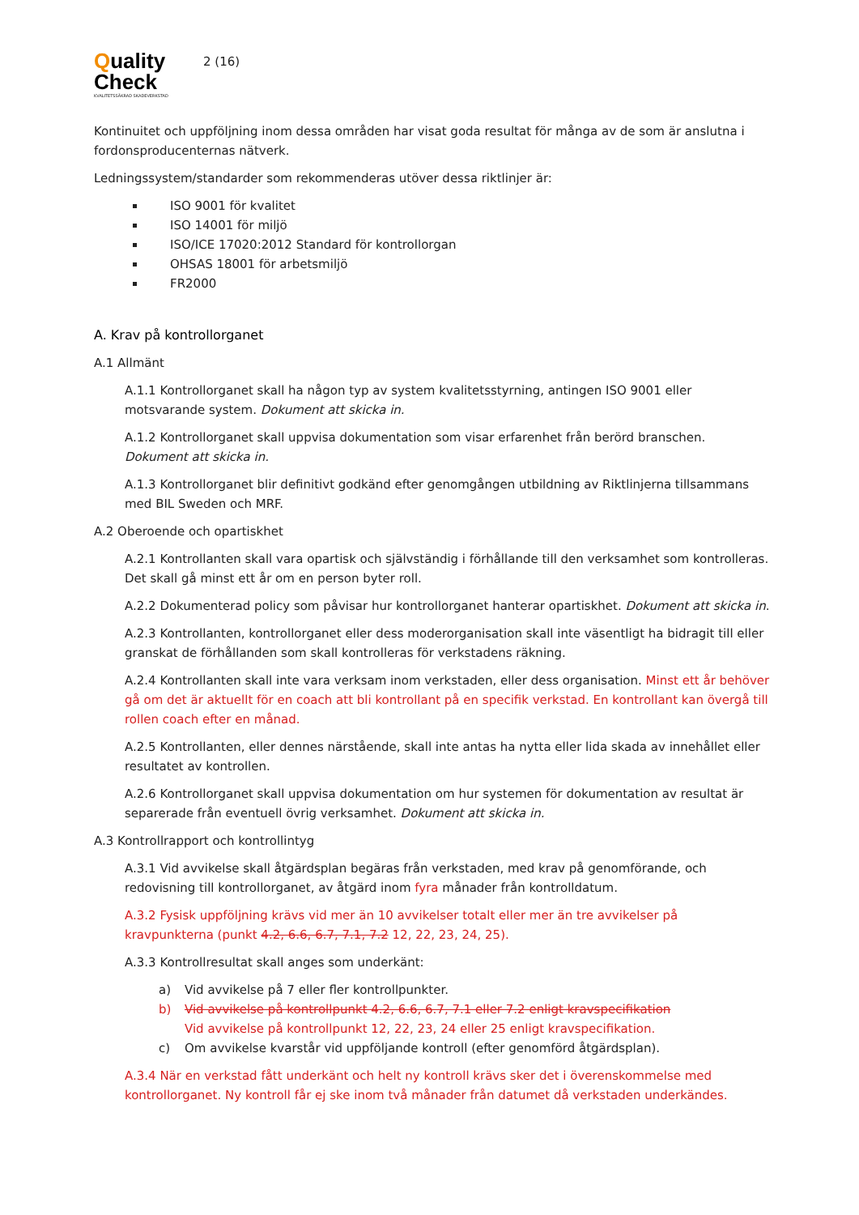Quality
Check
KVALITETSSÄKRAD SKADEVERKSTAD
2 (16)
Kontinuitet och uppföljning inom dessa områden har visat goda resultat för många av de som är anslutna i fordonsproducenternas nätverk.
Ledningssystem/standarder som rekommenderas utöver dessa riktlinjer är:
ISO 9001 för kvalitet
ISO 14001 för miljö
ISO/ICE 17020:2012 Standard för kontrollorgan
OHSAS 18001 för arbetsmiljö
FR2000
A. Krav på kontrollorganet
A.1 Allmänt
A.1.1 Kontrollorganet skall ha någon typ av system kvalitetsstyrning, antingen ISO 9001 eller motsvarande system. Dokument att skicka in.
A.1.2 Kontrollorganet skall uppvisa dokumentation som visar erfarenhet från berörd branschen. Dokument att skicka in.
A.1.3 Kontrollorganet blir definitivt godkänd efter genomgången utbildning av Riktlinjerna tillsammans med BIL Sweden och MRF.
A.2 Oberoende och opartiskhet
A.2.1 Kontrollanten skall vara opartisk och självständig i förhållande till den verksamhet som kontrolleras. Det skall gå minst ett år om en person byter roll.
A.2.2 Dokumenterad policy som påvisar hur kontrollorganet hanterar opartiskhet. Dokument att skicka in.
A.2.3 Kontrollanten, kontrollorganet eller dess moderorganisation skall inte väsentligt ha bidragit till eller granskat de förhållanden som skall kontrolleras för verkstadens räkning.
A.2.4 Kontrollanten skall inte vara verksam inom verkstaden, eller dess organisation. Minst ett år behöver gå om det är aktuellt för en coach att bli kontrollant på en specifik verkstad. En kontrollant kan övergå till rollen coach efter en månad.
A.2.5 Kontrollanten, eller dennes närstående, skall inte antas ha nytta eller lida skada av innehållet eller resultatet av kontrollen.
A.2.6 Kontrollorganet skall uppvisa dokumentation om hur systemen för dokumentation av resultat är separerade från eventuell övrig verksamhet. Dokument att skicka in.
A.3 Kontrollrapport och kontrollintyg
A.3.1 Vid avvikelse skall åtgärdsplan begäras från verkstaden, med krav på genomförande, och redovisning till kontrollorganet, av åtgärd inom fyra månader från kontrolldatum.
A.3.2 Fysisk uppföljning krävs vid mer än 10 avvikelser totalt eller mer än tre avvikelser på kravpunkterna (punkt 4.2, 6.6, 6.7, 7.1, 7.2 12, 22, 23, 24, 25).
A.3.3 Kontrollresultat skall anges som underkänt:
a) Vid avvikelse på 7 eller fler kontrollpunkter.
b) Vid avvikelse på kontrollpunkt 4.2, 6.6, 6.7, 7.1 eller 7.2 enligt kravspecifikation
Vid avvikelse på kontrollpunkt 12, 22, 23, 24 eller 25 enligt kravspecifikation.
c) Om avvikelse kvarstår vid uppföljande kontroll (efter genomförd åtgärdsplan).
A.3.4 När en verkstad fått underkänt och helt ny kontroll krävs sker det i överenskommelse med kontrollorganet. Ny kontroll får ej ske inom två månader från datumet då verkstaden underkändes.